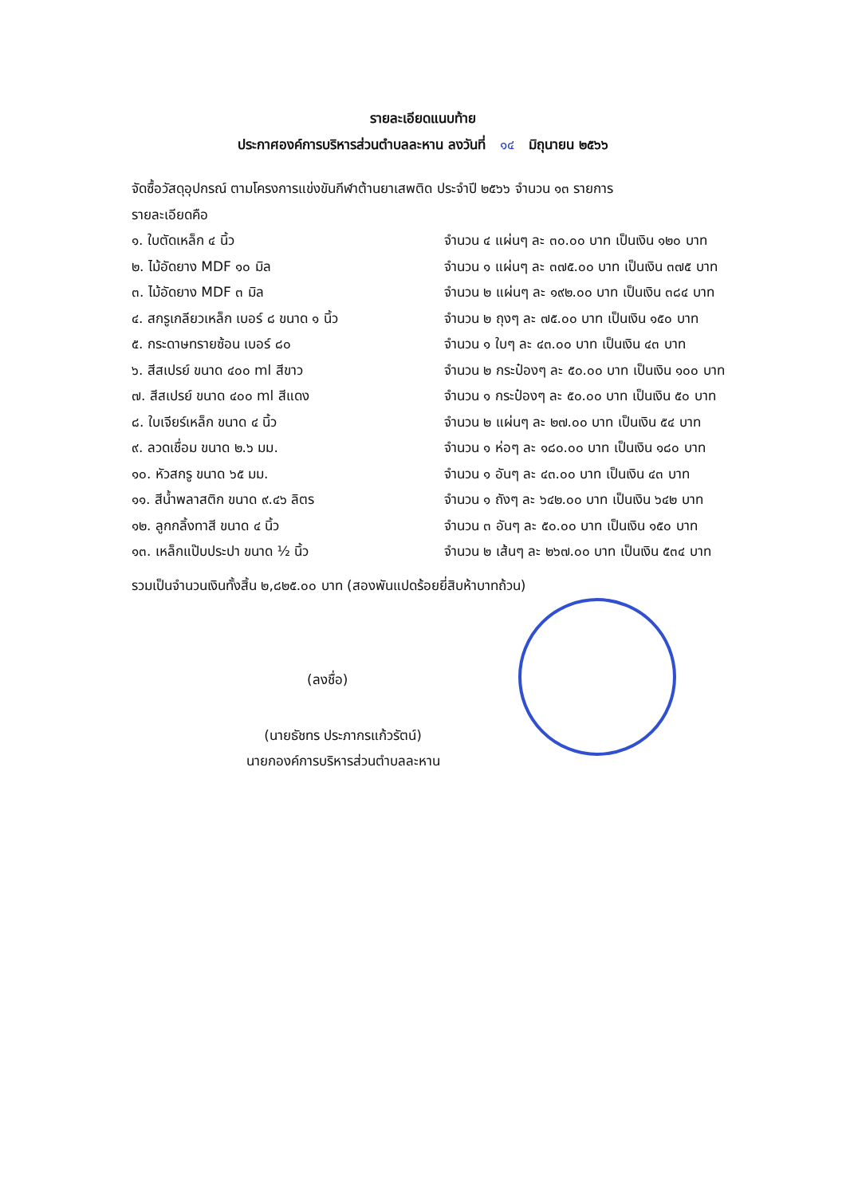รายละเอียดแนบท้าย
ประกาศองค์การบริหารส่วนตำบลละหาน ลงวันที่ ๑๔ มิถุนายน ๒๕๖๖
จัดซื้อวัสดุอุปกรณ์ ตามโครงการแข่งขันกีฬาต้านยาเสพติด ประจำปี ๒๕๖๖ จำนวน ๑๓ รายการ
รายละเอียดคือ
๑. ใบตัดเหล็ก ๔ นิ้ว จำนวน ๔ แผ่นๆ ละ ๓๐.๐๐ บาท เป็นเงิน ๑๒๐ บาท
๒. ไม้อัดยาง MDF ๑๐ มิล จำนวน ๑ แผ่นๆ ละ ๓๗๕.๐๐ บาท เป็นเงิน ๓๗๕ บาท
๓. ไม้อัดยาง MDF ๓ มิล จำนวน ๒ แผ่นๆ ละ ๑๙๒.๐๐ บาท เป็นเงิน ๓๘๔ บาท
๔. สกรูเกลียวเหล็ก เบอร์ ๘ ขนาด ๑ นิ้ว จำนวน ๒ ถุงๆ ละ ๗๕.๐๐ บาท เป็นเงิน ๑๕๐ บาท
๕. กระดาษทรายซ้อน เบอร์ ๘๐ จำนวน ๑ ใบๆ ละ ๔๓.๐๐ บาท เป็นเงิน ๔๓ บาท
๖. สีสเปรย์ ขนาด ๔๐๐ ml สีขาว จำนวน ๒ กระป๋องๆ ละ ๕๐.๐๐ บาท เป็นเงิน ๑๐๐ บาท
๗. สีสเปรย์ ขนาด ๔๐๐ ml สีแดง จำนวน ๑ กระป๋องๆ ละ ๕๐.๐๐ บาท เป็นเงิน ๕๐ บาท
๘. ใบเจียร์เหล็ก ขนาด ๔ นิ้ว จำนวน ๒ แผ่นๆ ละ ๒๗.๐๐ บาท เป็นเงิน ๕๔ บาท
๙. ลวดเชื่อม ขนาด ๒.๖ มม. จำนวน ๑ ห่อๆ ละ ๑๘๐.๐๐ บาท เป็นเงิน ๑๘๐ บาท
๑๐. หัวสกรู ขนาด ๖๕ มม. จำนวน ๑ อันๆ ละ ๔๓.๐๐ บาท เป็นเงิน ๔๓ บาท
๑๑. สีน้ำพลาสติก ขนาด ๙.๔๖ ลิตร จำนวน ๑ ถังๆ ละ ๖๔๒.๐๐ บาท เป็นเงิน ๖๔๒ บาท
๑๒. ลูกกลิ้งทาสี ขนาด ๔ นิ้ว จำนวน ๓ อันๆ ละ ๕๐.๐๐ บาท เป็นเงิน ๑๕๐ บาท
๑๓. เหล็กแป๊บประปา ขนาด ½ นิ้ว จำนวน ๒ เส้นๆ ละ ๒๖๗.๐๐ บาท เป็นเงิน ๕๓๔ บาท
รวมเป็นจำนวนเงินทั้งสิ้น ๒,๘๒๕.๐๐ บาท (สองพันแปดร้อยยี่สิบห้าบาทถ้วน)
(ลงชื่อ)
(นายธัชทร ประภากรแก้วรัตน์)
นายกองค์การบริหารส่วนตำบลละหาน